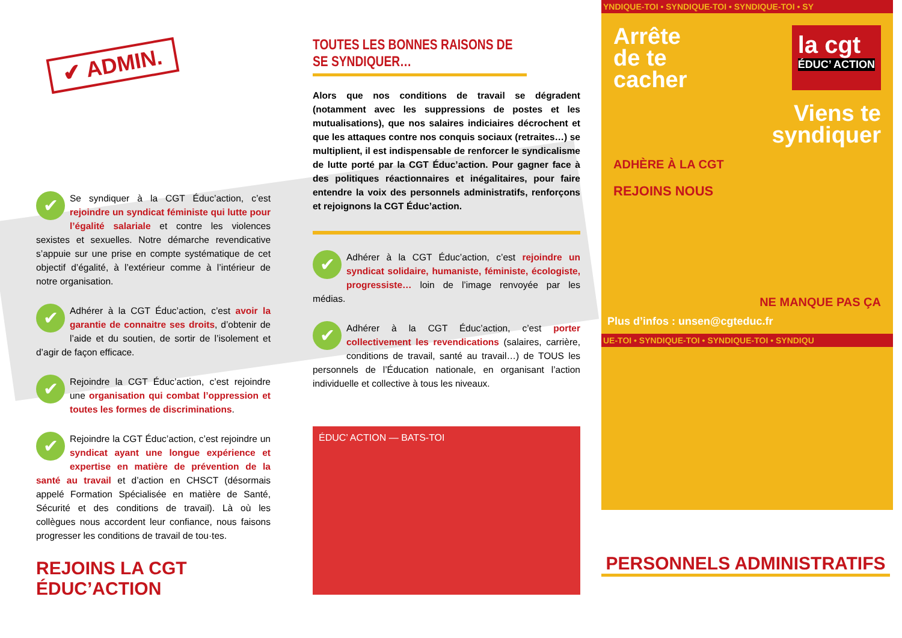✔ ADMIN.
✔ Se syndiquer à la CGT Éduc’action, c’est rejoindre un syndicat féministe qui lutte pour l’égalité salariale et contre les violences sexistes et sexuelles. Notre démarche revendicative s’appuie sur une prise en compte systématique de cet objectif d’égalité, à l’extérieur comme à l’intérieur de notre organisation.
✔ Adhérer à la CGT Éduc’action, c’est avoir la garantie de connaitre ses droits, d’obtenir de l’aide et du soutien, de sortir de l’isolement et d’agir de façon efficace.
✔ Rejoindre la CGT Éduc’action, c’est rejoindre une organisation qui combat l’oppression et toutes les formes de discriminations.
✔ Rejoindre la CGT Éduc’action, c’est rejoindre un syndicat ayant une longue expérience et expertise en matière de prévention de la santé au travail et d’action en CHSCT (désormais appelé Formation Spécialisée en matière de Santé, Sécurité et des conditions de travail). Là où les collègues nous accordent leur confiance, nous faisons progresser les conditions de travail de tou·tes.
REJOINS LA CGT ÉDUC’ACTION
TOUTES LES BONNES RAISONS DE SE SYNDIQUER…
Alors que nos conditions de travail se dégradent (notamment avec les suppressions de postes et les mutualisations), que nos salaires indiciaires décrochent et que les attaques contre nos conquis sociaux (retraites…) se multiplient, il est indispensable de renforcer le syndicalisme de lutte porté par la CGT Éduc’action. Pour gagner face à des politiques réactionnaires et inégalitaires, pour faire entendre la voix des personnels administratifs, renforçons et rejoignons la CGT Éduc’action.
✔ Adhérer à la CGT Éduc’action, c’est rejoindre un syndicat solidaire, humaniste, féministe, écologiste, progressiste… loin de l’image renvoyée par les médias.
✔ Adhérer à la CGT Éduc’action, c’est porter collectivement les revendications (salaires, carrière, conditions de travail, santé au travail…) de TOUS les personnels de l’Éducation nationale, en organisant l’action individuelle et collective à tous les niveaux.
ÉDUC’ ACTION — BATS-TOI
YNDIQUE-TOI • SYNDIQUE-TOI • SYNDIQUE-TOI • SY
Arrête
de te
cacher
la cgt
ÉDUC’ ACTION
Viens te
syndiquer
ADHÈRE À LA CGT
REJOINS NOUS
NE MANQUE PAS ÇA
Plus d’infos : unsen@cgteduc.fr
UE-TOI • SYNDIQUE-TOI • SYNDIQUE-TOI • SYNDIQU
PERSONNELS ADMINISTRATIFS